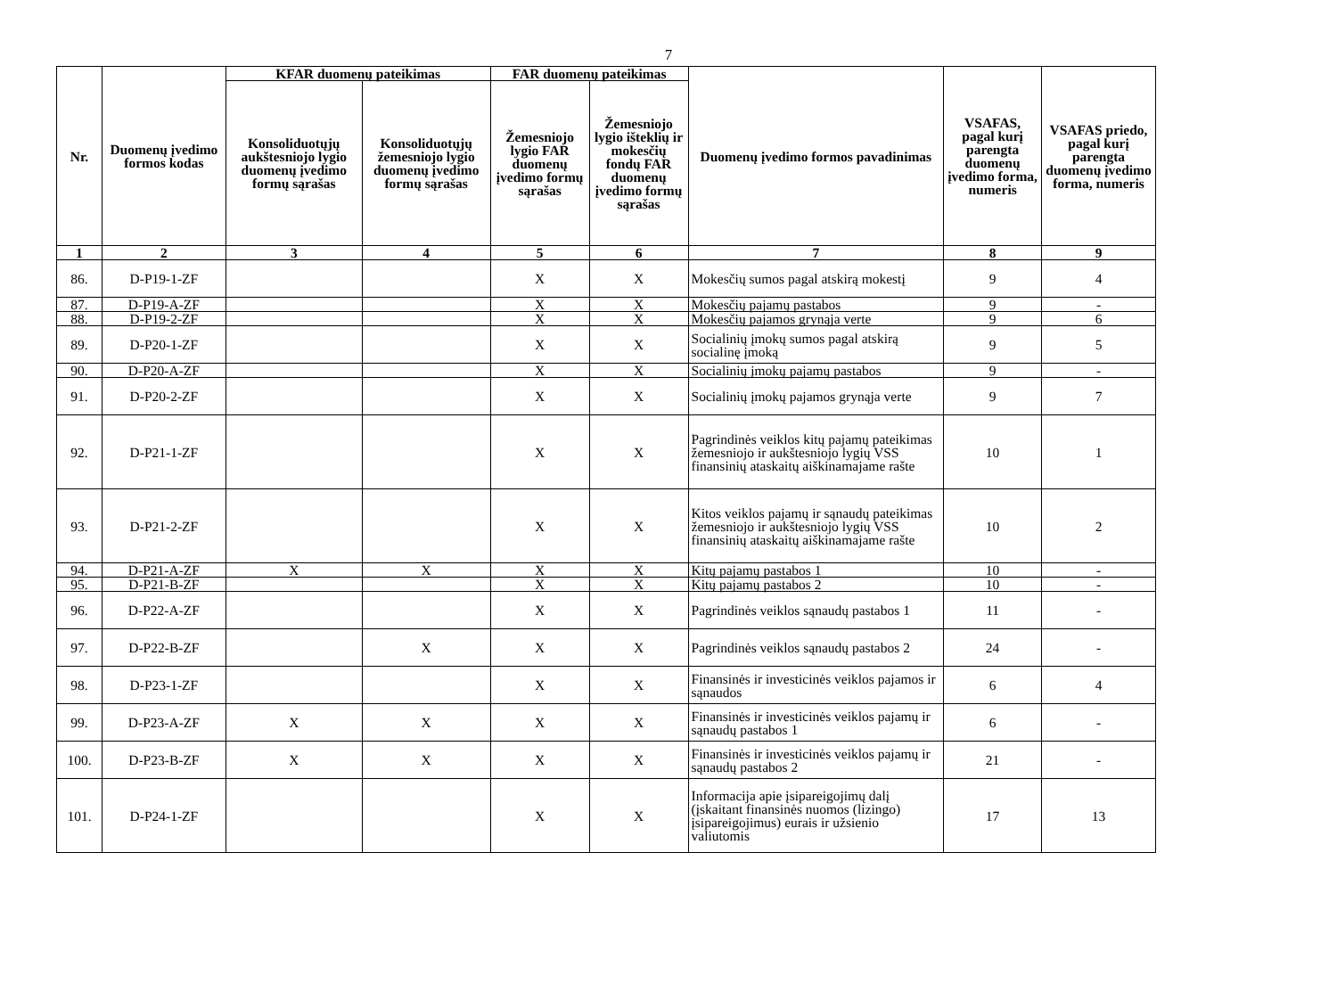7
| Nr. | Duomenų įvedimo formos kodas | KFAR duomenų pateikimas | | FAR duomenų pateikimas | | Duomenų įvedimo formos pavadinimas | VSAFAS, pagal kurį parengta duomenų įvedimo forma, numeris | VSAFAS priedo, pagal kurį parengta duomenų įvedimo forma, numeris |
| --- | --- | --- | --- | --- | --- | --- | --- | --- |
| | | Konsoliduotųjų aukštesniojo lygio duomenų įvedimo formų sąrašas | Konsoliduotųjų žemesniojo lygio duomenų įvedimo formų sąrašas | Žemesniojo lygio FAR duomenų įvedimo formų sąrašas | Žemesniojo lygio išteklių ir mokesčių fondų FAR duomenų įvedimo formų sąrašas | | | |
| 1 | 2 | 3 | 4 | 5 | 6 | 7 | 8 | 9 |
| 86. | D-P19-1-ZF | | | X | X | Mokesčių sumos pagal atskirą mokestį | 9 | 4 |
| 87. | D-P19-A-ZF | | | X | X | Mokesčių pajamų pastabos | 9 | - |
| 88. | D-P19-2-ZF | | | X | X | Mokesčių pajamos grynąja verte | 9 | 6 |
| 89. | D-P20-1-ZF | | | X | X | Socialinių įmokų sumos pagal atskirą socialinę įmoką | 9 | 5 |
| 90. | D-P20-A-ZF | | | X | X | Socialinių įmokų pajamų pastabos | 9 | - |
| 91. | D-P20-2-ZF | | | X | X | Socialinių įmokų pajamos grynąja verte | 9 | 7 |
| 92. | D-P21-1-ZF | | | X | X | Pagrindinės veiklos kitų pajamų pateikimas žemesniojo ir aukštesniojo lygių VSS finansinių ataskaitų aiškinamajame rašte | 10 | 1 |
| 93. | D-P21-2-ZF | | | X | X | Kitos veiklos pajamų ir sąnaudų pateikimas žemesniojo ir aukštesniojo lygių VSS finansinių ataskaitų aiškinamajame rašte | 10 | 2 |
| 94. | D-P21-A-ZF | X | X | X | X | Kitų pajamų pastabos 1 | 10 | - |
| 95. | D-P21-B-ZF | | | X | X | Kitų pajamų pastabos 2 | 10 | - |
| 96. | D-P22-A-ZF | | | X | X | Pagrindinės veiklos sąnaudų pastabos 1 | 11 | - |
| 97. | D-P22-B-ZF | | X | X | X | Pagrindinės veiklos sąnaudų pastabos 2 | 24 | - |
| 98. | D-P23-1-ZF | | | X | X | Finansinės ir investicinės veiklos pajamos ir sąnaudos | 6 | 4 |
| 99. | D-P23-A-ZF | X | X | X | X | Finansinės ir investicinės veiklos pajamų ir sąnaudų pastabos 1 | 6 | - |
| 100. | D-P23-B-ZF | X | X | X | X | Finansinės ir investicinės veiklos pajamų ir sąnaudų pastabos 2 | 21 | - |
| 101. | D-P24-1-ZF | | | X | X | Informacija apie įsipareigojimų dalį (įskaitant finansinės nuomos (lizingo) įsipareigojimus) eurais ir užsienio valiutomis | 17 | 13 |